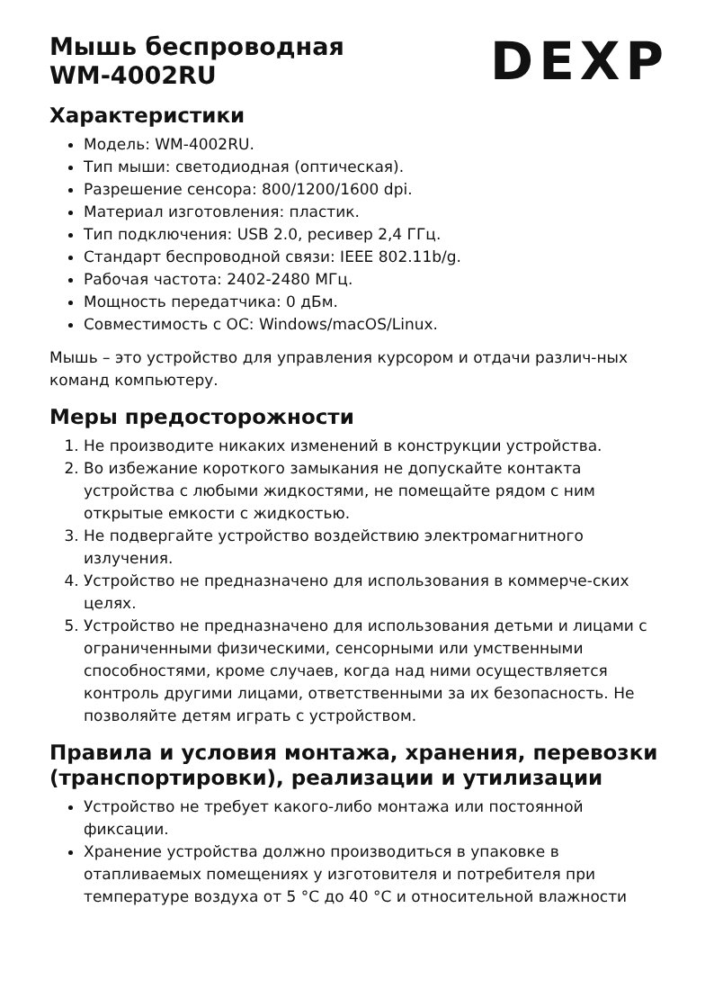Мышь беспроводная
WM-4002RU
DEXP
Характеристики
Модель: WM-4002RU.
Тип мыши: светодиодная (оптическая).
Разрешение сенсора: 800/1200/1600 dpi.
Материал изготовления: пластик.
Тип подключения: USB 2.0, ресивер 2,4 ГГц.
Стандарт беспроводной связи: IEEE 802.11b/g.
Рабочая частота: 2402-2480 МГц.
Мощность передатчика: 0 дБм.
Совместимость с ОС: Windows/macOS/Linux.
Мышь – это устройство для управления курсором и отдачи различ-ных команд компьютеру.
Меры предосторожности
1. Не производите никаких изменений в конструкции устройства.
2. Во избежание короткого замыкания не допускайте контакта устройства с любыми жидкостями, не помещайте рядом с ним открытые емкости с жидкостью.
3. Не подвергайте устройство воздействию электромагнитного излучения.
4. Устройство не предназначено для использования в коммерче-ских целях.
5. Устройство не предназначено для использования детьми и лицами с ограниченными физическими, сенсорными или умственными способностями, кроме случаев, когда над ними осуществляется контроль другими лицами, ответственными за их безопасность. Не позволяйте детям играть с устройством.
Правила и условия монтажа, хранения, перевозки (транспортировки), реализации и утилизации
Устройство не требует какого-либо монтажа или постоянной фиксации.
Хранение устройства должно производиться в упаковке в отапливаемых помещениях у изготовителя и потребителя при температуре воздуха от 5 °C до 40 °C и относительной влажности